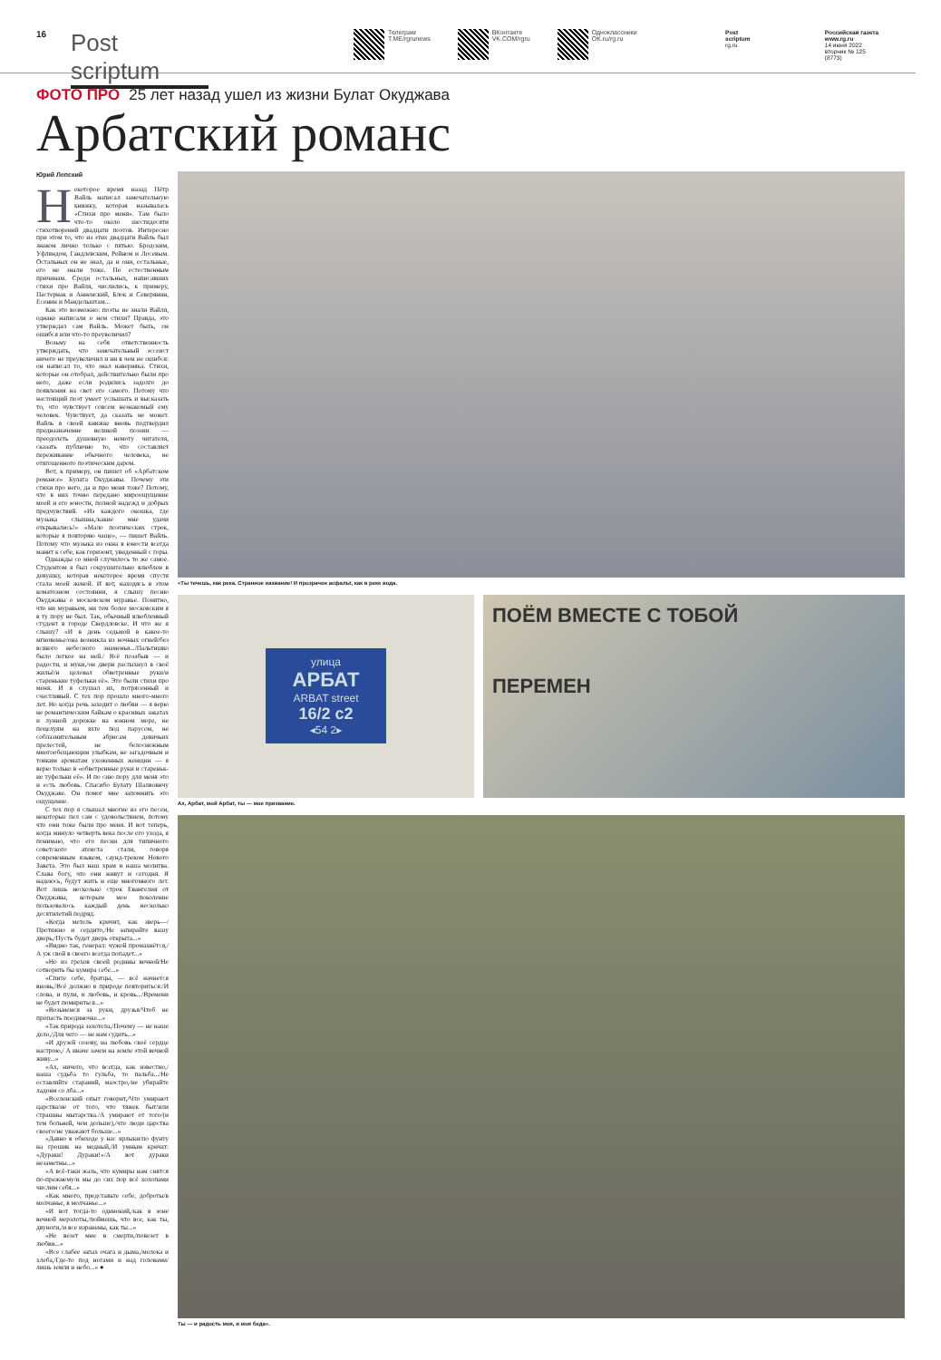16
Post scriptum
Телеграм
T.ME/rgrunews
ВКонтакте
VK.COM/rgru
Одноклассники
OK.ru/rg.ru
Post scriptum
rg.ru
Российская газета
www.rg.ru
14 июня 2022
вторник № 125 (8773)
ФОТО ПРО 25 лет назад ушел из жизни Булат Окуджава
Арбатский романс
Юрий Лепский
Некоторое время назад Пётр Вайль написал замечательную книжку, которая называлась «Стихи про меня». Там было что-то около шестидесяти стихотворений двадцати поэтов. Интересно при этом то, что из этих двадцати Вайль был знаком лично только с пятью: Бродским, Уфляндом, Гандлевским, Рейном и Лосевым. Остальных он не знал, да и они, остальные, его не знали тоже. По естественным причинам. Среди остальных, написавших стихи про Вайля, числились, к примеру, Пастернак и Анненский, Блок и Северянин, Есенин и Мандельштам...
Как это возможно: поэты не знали Вайля, однако написали о нем стихи? Правда, это утверждал сам Вайль. Может быть, он ошибся или что-то преувеличил?
Возьму на себя ответственность утверждать, что замечательный эссеист ничего не преувеличил и ни в чем не ошибся: он написал то, что знал наверняка. Стихи, которые он отобрал, действительно были про него, даже если родились задолго до появления на свет его самого. Потому что настоящий поэт умеет услышать и высказать то, что чувствует совсем незнакомый ему человек. Чувствует, да сказать не может. Вайль в своей книжке вновь подтвердил предназначение великой поэзии — преодолеть душевную немоту читателя, сказать публично то, что составляет переживание обычного человека, не отягощенного поэтическим даром.
Вот, к примеру, он пишет об «Арбатском романсе» Булата Окуджавы. Почему эти стихи про него, да и про меня тоже? Потому, что в них точно передано мироощущение моей и его юности, полной надежд и добрых предчувствий. «Из каждого окошка, где музыка слышна,/какие мне удачи открывались!» «Мало поэтических строк, которые я повторяю чаще», — пишет Вайль. Потому что музыка из окна в юности всегда манит к себе, как горизонт, увиденный с горы.
Однажды со мной случилось то же самое. Студентом я был сокрушительно влюблен в девушку, которая некоторое время спустя стала моей женой. И вот, находясь в этом коматозном состоянии, я слышу песню Окуджавы о московском муравье. Понятно, что ни муравьем, ни тем более московским я в ту пору не был. Так, обычный влюбленный студент в городе Свердловске. И что же я слышу? «И в день седьмой в какое-то мгновенье/она возникла из ночных огней/без всякого небесного знаменья.../Пальтишко было легкое на ней./ Всё позабыв — и радости, и муки,/он двери распахнул в своё жильё/и целовал обветренные руки/и стареньк­ие туфельки её». Это были стихи про меня. И я слушал их, потрясенный и счастливый. С тех пор прошло много-много лет. Но когда речь заходит о любви — я верю не романтическим байкам о красивых закатах и лунной дорожке на южном море, не поцелуям на яхте под парусом, не соблазнительным абрисам девичьих прелестей, не белоснежным многообещающим улыбкам, не загадочным и тонким ароматам ухоженных женщин — я верю только в «обветренные руки и стареньк­ие туфельки её». И по сию пору для меня это и есть любовь. Спасибо Булату Шалвовичу Окуджаве. Он помог мне запомнить это ощущение.
С тех пор я слышал многие из его песен, некоторые пел сам с удовольствием, потому что они тоже были про меня. И вот теперь, когда минуло четверть века после его ухода, я понимаю, что его песни для типичного советского атеиста стали, говоря современным языком, саунд-треком Нового Завета. Это был наш храм и наша молитва. Слава богу, что они живут и сегодня. Я надеюсь, будут жить и еще многомного лет. Вот лишь несколько строк Евангелия от Окуджавы, которым мое поколение пользовалось каждый день несколько десятилетий подряд.
«Когда метель кричит, как зверь—/Протяжно и сердито,/Не запирайте вашу дверь,/Пусть будет дверь открыта...»
«Видно так, генерал: чужой промахнётся,/А уж свой в своего всегда попадет...»
«Но из грехов своей родины вечной/Не сотворить бы кумира себе...»
«Спите себе, братцы, — всё начнется вновь,/Всё должно в природе повториться:/И слова, и пули, и любовь, и кровь.../Времени не будет помириться...»
«Возьмемся за руки, друзья/Чтоб не пропасть поодиночке...»
«Так природа захотела,/Почему — не наше дело,/Для чего — не нам судить...»
«И друзей созову, на любовь своё сердце настрою,/ А иначе зачем на земле этой вечной живу...»
«Ах, ничего, что всегда, как известно,/наша судьба то гульба, то пальба.../Не оставляйте стараний, маэстро,/не убирайте ладони со лба...»
«Вселенский опыт говорит,/Что умирают царства/не от того, что тяжек быт/или страшны мытарства./А умирают от того/(и тем больней, чем дольше),/что люди царства своего/не уважают больше...»
«Давно в обиходе у нас ярлыки/по фунту на грошик на медный,/И умным кричат: «Дураки! Дураки!»/А вот дураки незаметны...»
«А всё-таки жаль, что кумиры нам снятся по-прежнему/и мы до сих пор всё холопами числим себя...»
«Как много, представьте себе, доброты/в молчанье, в молчанье...»
«И вот тогда-то одинокий,/как в зоне вечной мерзлоты,/поймешь, что все, как ты, двуноги,/и все изранены, как ты...»
«Не везет мне в смерти,/повезет в любви...»
«Все слабее запах очага и дыма,/молока и хлеба,/Где-то под ногами и над головами/лишь земля и небо...» ●
«Ты течешь, как река. Странное название! И прозрачен асфальт, как в реке вода.
улица
АРБАТ
ARBAT street
16/2 с2
◂54 2▸
ПОЁМ ВМЕСТЕ С ТОБОЙ
ПЕРЕМЕН
Ах, Арбат, мой Арбат, ты — мое призвание.
Ты — и радость моя, и моя беда».